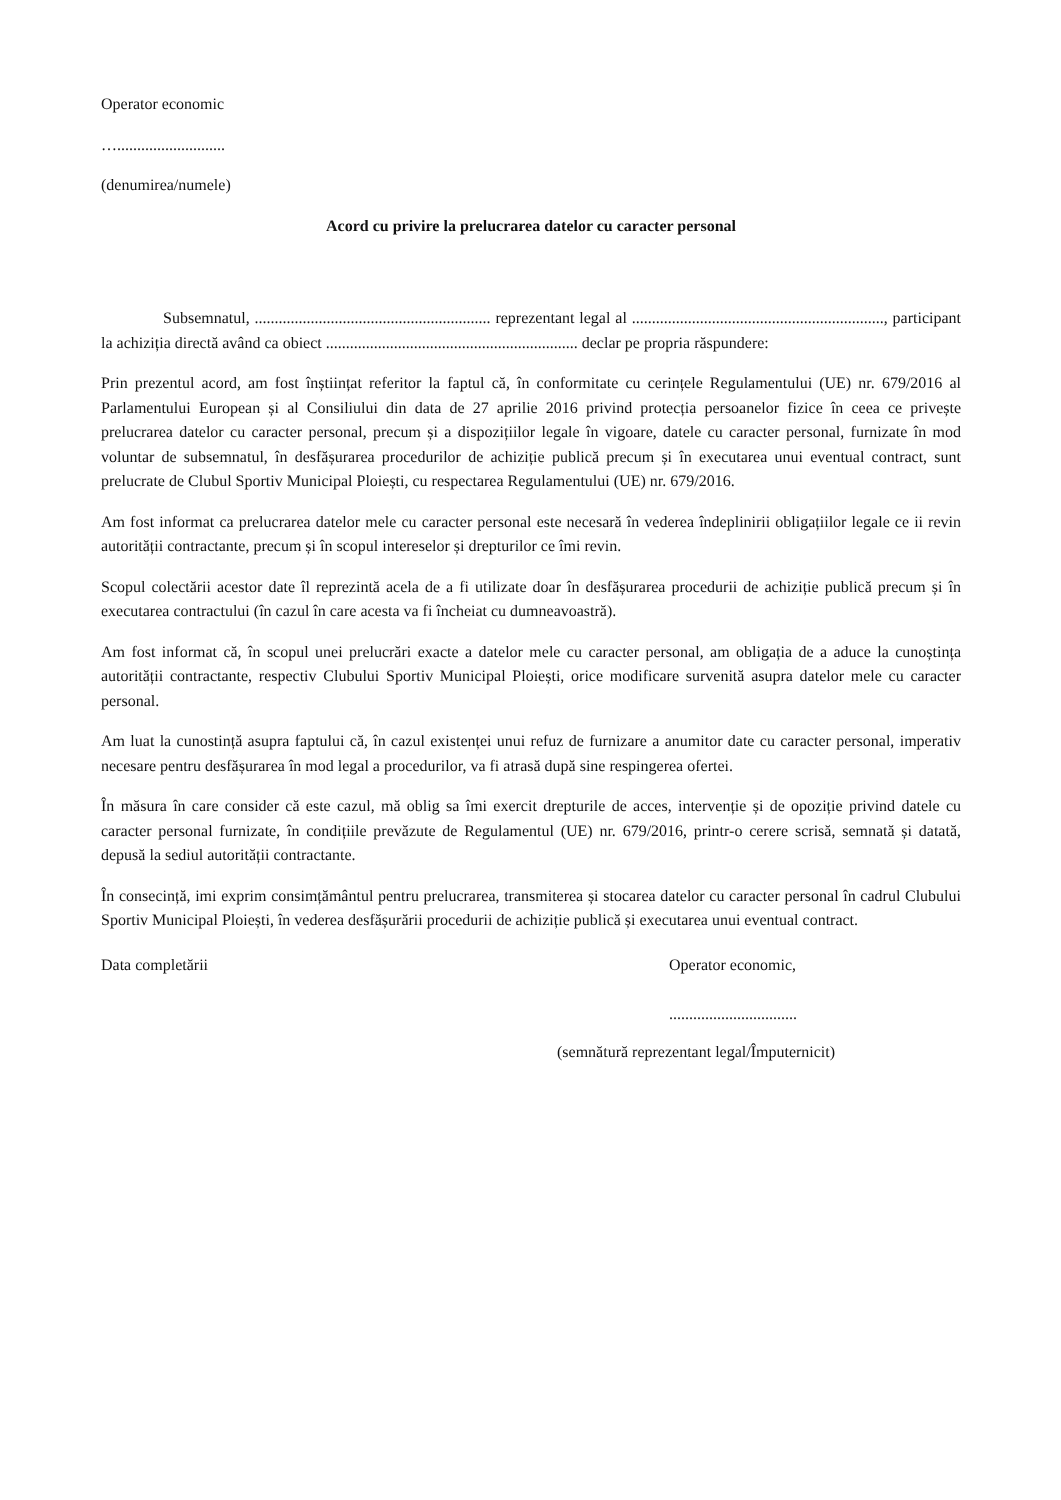Operator economic
…...........................
(denumirea/numele)
Acord cu privire la prelucrarea datelor cu caracter personal
Subsemnatul, ........................................................... reprezentant legal al ..............................................................., participant la achiziția directă având ca obiect ............................................................... declar pe propria răspundere:
Prin prezentul acord, am fost înștiințat referitor la faptul că, în conformitate cu cerințele Regulamentului (UE) nr. 679/2016 al Parlamentului European și al Consiliului din data de 27 aprilie 2016 privind protecția persoanelor fizice în ceea ce privește prelucrarea datelor cu caracter personal, precum și a dispozițiilor legale în vigoare, datele cu caracter personal, furnizate în mod voluntar de subsemnatul, în desfășurarea procedurilor de achiziție publică precum și în executarea unui eventual contract, sunt prelucrate de Clubul Sportiv Municipal Ploiești, cu respectarea Regulamentului (UE) nr. 679/2016.
Am fost informat ca prelucrarea datelor mele cu caracter personal este necesară în vederea îndeplinirii obligațiilor legale ce ii revin autorității contractante, precum și în scopul intereselor și drepturilor ce îmi revin.
Scopul colectării acestor date îl reprezintă acela de a fi utilizate doar în desfășurarea procedurii de achiziție publică precum și în executarea contractului (în cazul în care acesta va fi încheiat cu dumneavoastră).
Am fost informat că, în scopul unei prelucrări exacte a datelor mele cu caracter personal, am obligația de a aduce la cunoștința autorității contractante, respectiv Clubului Sportiv Municipal Ploiești, orice modificare survenită asupra datelor mele cu caracter personal.
Am luat la cunostință asupra faptului că, în cazul existenței unui refuz de furnizare a anumitor date cu caracter personal, imperativ necesare pentru desfășurarea în mod legal a procedurilor, va fi atrasă după sine respingerea ofertei.
În măsura în care consider că este cazul, mă oblig sa îmi exercit drepturile de acces, intervenție și de opoziție privind datele cu caracter personal furnizate, în condițiile prevăzute de Regulamentul (UE) nr. 679/2016, printr-o cerere scrisă, semnată și datată, depusă la sediul autorității contractante.
În consecință, imi exprim consimțământul pentru prelucrarea, transmiterea și stocarea datelor cu caracter personal în cadrul Clubului Sportiv Municipal Ploiești, în vederea desfășurării procedurii de achiziție publică și executarea unui eventual contract.
Data completării Operator economic,
................................
(semnătură reprezentant legal/Împuternicit)